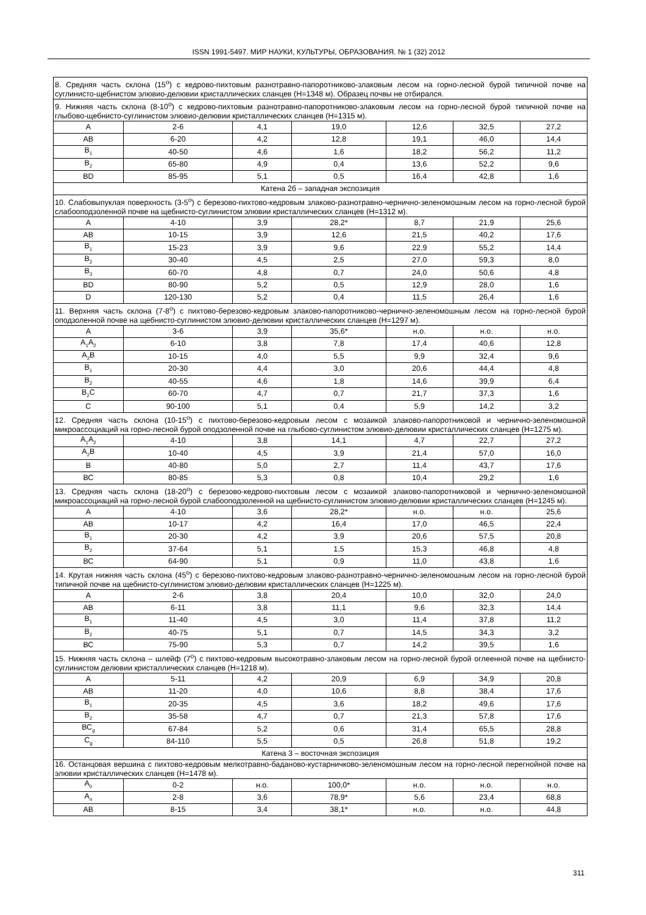ISSN 1991-5497. МИР НАУКИ, КУЛЬТУРЫ, ОБРАЗОВАНИЯ. № 1 (32) 2012
| 8. Средняя часть склона (15<sup>о</sup>) с кедрово-пихтовым разнотравно-папоротниково-злаковым лесом на горно-лесной бурой типичной почве на суглинисто-щебнистом элювио-делювии кристаллических сланцев (Н=1348 м). Образец почвы не отбирался. | | | | | | |
| 9. Нижняя часть склона (8-10<sup>о</sup>) с кедрово-пихтовым разнотравно-папоротниково-злаковым лесом на горно-лесной бурой типичной почве на глыбово-щебнисто-суглинистом элювио-делювии кристаллических сланцев (Н=1315 м). | | | | | | |
| А | 2-6 | 4,1 | 19,0 | 12,6 | 32,5 | 27,2 |
| АВ | 6-20 | 4,2 | 12,8 | 19,1 | 46,0 | 14,4 |
| В<sub>1</sub> | 40-50 | 4,6 | 1,6 | 18,2 | 56,2 | 11,2 |
| В<sub>2</sub> | 65-80 | 4,9 | 0,4 | 13,6 | 52,2 | 9,6 |
| ВD | 85-95 | 5,1 | 0,5 | 16,4 | 42,8 | 1,6 |
| Катена 2б – западная экспозиция | | | | | | |
| 10. Слабовыпуклая поверхность (3-5<sup>о</sup>) с березово-пихтово-кедровым злаково-разнотравно-чернично-зеленомошным лесом на горно-лесной бурой слабооподзоленной почве на щебнисто-суглинистом элювии кристаллических сланцев (Н=1312 м). | | | | | | |
| А | 4-10 | 3,9 | 28,2* | 8,7 | 21,9 | 25,6 |
| АВ | 10-15 | 3,9 | 12,6 | 21,5 | 40,2 | 17,6 |
| В<sub>1</sub> | 15-23 | 3,9 | 9,6 | 22,9 | 55,2 | 14,4 |
| В<sub>2</sub> | 30-40 | 4,5 | 2,5 | 27,0 | 59,3 | 8,0 |
| В<sub>3</sub> | 60-70 | 4,8 | 0,7 | 24,0 | 50,6 | 4,8 |
| ВD | 80-90 | 5,2 | 0,5 | 12,9 | 28,0 | 1,6 |
| D | 120-130 | 5,2 | 0,4 | 11,5 | 26,4 | 1,6 |
| 11. Верхняя часть склона (7-8<sup>о</sup>) с пихтово-березово-кедровым злаково-папоротниково-чернично-зеленомошным лесом на горно-лесной бурой оподзоленной почве на щебнисто-суглинистом элювио-делювии кристаллических сланцев (Н=1297 м). | | | | | | |
| А | 3-6 | 3,9 | 35,6* | н.о. | н.о. | н.о. |
| А<sub>1</sub>А<sub>2</sub> | 6-10 | 3,8 | 7,8 | 17,4 | 40,6 | 12,8 |
| А<sub>2</sub>В | 10-15 | 4,0 | 5,5 | 9,9 | 32,4 | 9,6 |
| В<sub>1</sub> | 20-30 | 4,4 | 3,0 | 20,6 | 44,4 | 4,8 |
| В<sub>2</sub> | 40-55 | 4,6 | 1,8 | 14,6 | 39,9 | 6,4 |
| В<sub>2</sub>С | 60-70 | 4,7 | 0,7 | 21,7 | 37,3 | 1,6 |
| С | 90-100 | 5,1 | 0,4 | 5,9 | 14,2 | 3,2 |
| 12. Средняя часть склона (10-15<sup>о</sup>) с пихтово-березово-кедровым лесом с мозаикой злаково-папоротниковой и чернично-зеленомошной микроассоциаций на горно-лесной бурой оподзоленной почве на глыбово-суглинистом элювио-делювии кристаллических сланцев (Н=1275 м). | | | | | | |
| А<sub>1</sub>А<sub>2</sub> | 4-10 | 3,8 | 14,1 | 4,7 | 22,7 | 27,2 |
| А<sub>2</sub>В | 10-40 | 4,5 | 3,9 | 21,4 | 57,0 | 16,0 |
| В | 40-80 | 5,0 | 2,7 | 11,4 | 43,7 | 17,6 |
| ВС | 80-85 | 5,3 | 0,8 | 10,4 | 29,2 | 1,6 |
| 13. Средняя часть склона (18-20<sup>о</sup>) с березово-кедрово-пихтовым лесом с мозаикой злаково-папоротниковой и чернично-зеленомошной микроассоциаций на горно-лесной бурой слабооподзоленной на щебнисто-суглинистом элювио-делювии кристаллических сланцев (Н=1245 м). | | | | | | |
| А | 4-10 | 3,6 | 28,2* | н.о. | н.о. | 25,6 |
| АВ | 10-17 | 4,2 | 16,4 | 17,0 | 46,5 | 22,4 |
| В<sub>1</sub> | 20-30 | 4,2 | 3,9 | 20,6 | 57,5 | 20,8 |
| В<sub>2</sub> | 37-64 | 5,1 | 1,5 | 15,3 | 46,8 | 4,8 |
| ВС | 64-90 | 5,1 | 0,9 | 11,0 | 43,8 | 1,6 |
| 14. Крутая нижняя часть склона (45<sup>о</sup>) с березово-пихтово-кедровым злаково-разнотравно-чернично-зеленомошным лесом на горно-лесной бурой типичной почве на щебнисто-суглинистом элювио-делювии кристаллических сланцев (Н=1225 м). | | | | | | |
| А | 2-6 | 3,8 | 20,4 | 10,0 | 32,0 | 24,0 |
| АВ | 6-11 | 3,8 | 11,1 | 9,6 | 32,3 | 14,4 |
| В<sub>1</sub> | 11-40 | 4,5 | 3,0 | 11,4 | 37,8 | 11,2 |
| В<sub>2</sub> | 40-75 | 5,1 | 0,7 | 14,5 | 34,3 | 3,2 |
| ВС | 75-90 | 5,3 | 0,7 | 14,2 | 39,5 | 1,6 |
| 15. Нижняя часть склона – шлейф (7<sup>о</sup>) с пихтово-кедровым высокотравно-злаковым лесом на горно-лесной бурой оглеенной почве на щебнисто-суглинистом делювии кристаллических сланцев (Н=1218 м). | | | | | | |
| А | 5-11 | 4,2 | 20,9 | 6,9 | 34,9 | 20,8 |
| АВ | 11-20 | 4,0 | 10,6 | 8,8 | 38,4 | 17,6 |
| В<sub>1</sub> | 20-35 | 4,5 | 3,6 | 18,2 | 49,6 | 17,6 |
| В<sub>2</sub> | 35-58 | 4,7 | 0,7 | 21,3 | 57,8 | 17,6 |
| ВС<sub>g</sub> | 67-84 | 5,2 | 0,6 | 31,4 | 65,5 | 28,8 |
| С<sub>g</sub> | 84-110 | 5,5 | 0,5 | 26,8 | 51,8 | 19,2 |
| Катена 3 – восточная экспозиция | | | | | | |
| 16. Останцовая вершина с пихтово-кедровым мелкотравно-баданово-кустарничково-зеленомошным лесом на горно-лесной перегнойной почве на элювии кристаллических сланцев (Н=1478 м). | | | | | | |
| А<sub>0</sub> | 0-2 | н.о. | 100,0* | н.о. | н.о. | н.о. |
| А<sub>п</sub> | 2-8 | 3,6 | 78,9* | 5,6 | 23,4 | 68,8 |
| АВ | 8-15 | 3,4 | 38,1* | н.о. | н.о. | 44,8 |
311